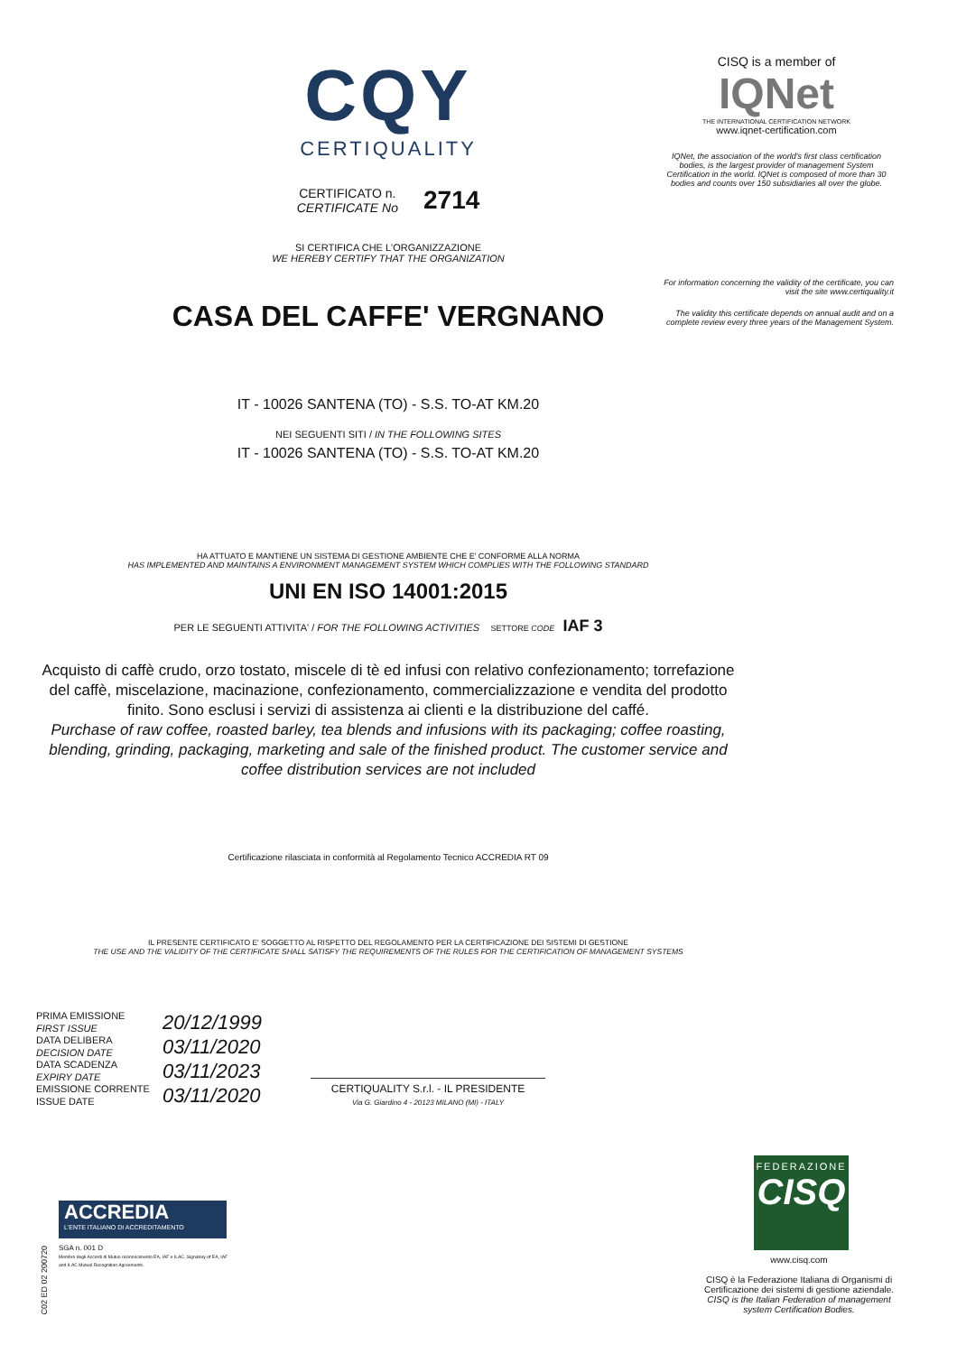CQY
CERTIQUALITY
CERTIFICATO n.
CERTIFICATE No
2714
SI CERTIFICA CHE L'ORGANIZZAZIONE
WE HEREBY CERTIFY THAT THE ORGANIZATION
CASA DEL CAFFE' VERGNANO
IT - 10026 SANTENA (TO) - S.S. TO-AT KM.20
NEI SEGUENTI SITI / IN THE FOLLOWING SITES
IT - 10026 SANTENA (TO) - S.S. TO-AT KM.20
HA ATTUATO E MANTIENE UN SISTEMA DI GESTIONE AMBIENTE CHE E' CONFORME ALLA NORMA
HAS IMPLEMENTED AND MAINTAINS A ENVIRONMENT MANAGEMENT SYSTEM WHICH COMPLIES WITH THE FOLLOWING STANDARD
UNI EN ISO 14001:2015
PER LE SEGUENTI ATTIVITA' / FOR THE FOLLOWING ACTIVITIES SETTORE CODE IAF 3
Acquisto di caffè crudo, orzo tostato, miscele di tè ed infusi con relativo confezionamento; torrefazione del caffè, miscelazione, macinazione, confezionamento, commercializzazione e vendita del prodotto finito. Sono esclusi i servizi di assistenza ai clienti e la distribuzione del caffé.
Purchase of raw coffee, roasted barley, tea blends and infusions with its packaging; coffee roasting, blending, grinding, packaging, marketing and sale of the finished product. The customer service and coffee distribution services are not included
Certificazione rilasciata in conformità al Regolamento Tecnico ACCREDIA RT 09
IL PRESENTE CERTIFICATO E' SOGGETTO AL RISPETTO DEL REGOLAMENTO PER LA CERTIFICAZIONE DEI SISTEMI DI GESTIONE
THE USE AND THE VALIDITY OF THE CERTIFICATE SHALL SATISFY THE REQUIREMENTS OF THE RULES FOR THE CERTIFICATION OF MANAGEMENT SYSTEMS
PRIMA EMISSIONE
FIRST ISSUE
DATA DELIBERA
DECISION DATE
DATA SCADENZA
EXPIRY DATE
EMISSIONE CORRENTE
ISSUE DATE
20/12/1999
03/11/2020
03/11/2023
03/11/2020
CERTIQUALITY S.r.l. - IL PRESIDENTE
Via G. Giardino 4 - 20123 MILANO (MI) - ITALY
CISQ is a member of
IQNet
THE INTERNATIONAL CERTIFICATION NETWORK
www.iqnet-certification.com
IQNet, the association of the world's first class certification bodies, is the largest provider of management System Certification in the world. IQNet is composed of more than 30 bodies and counts over 150 subsidiaries all over the globe.
For information concerning the validity of the certificate, you can visit the site www.certiquality.it
The validity this certificate depends on annual audit and on a complete review every three years of the Management System.
FEDERAZIONE
CISQ
www.cisq.com
CISQ è la Federazione Italiana di Organismi di Certificazione dei sistemi di gestione aziendale.
CISQ is the Italian Federation of management system Certification Bodies.
ACCREDIA
L'ENTE ITALIANO DI ACCREDITAMENTO
SGA n. 001 D
Membro degli Accordi di Mutuo riconoscimento EA, IAF e ILAC. Signatory of EA, IAF and ILAC Mutual Recognition Agreements.
C02 ED 02 200720